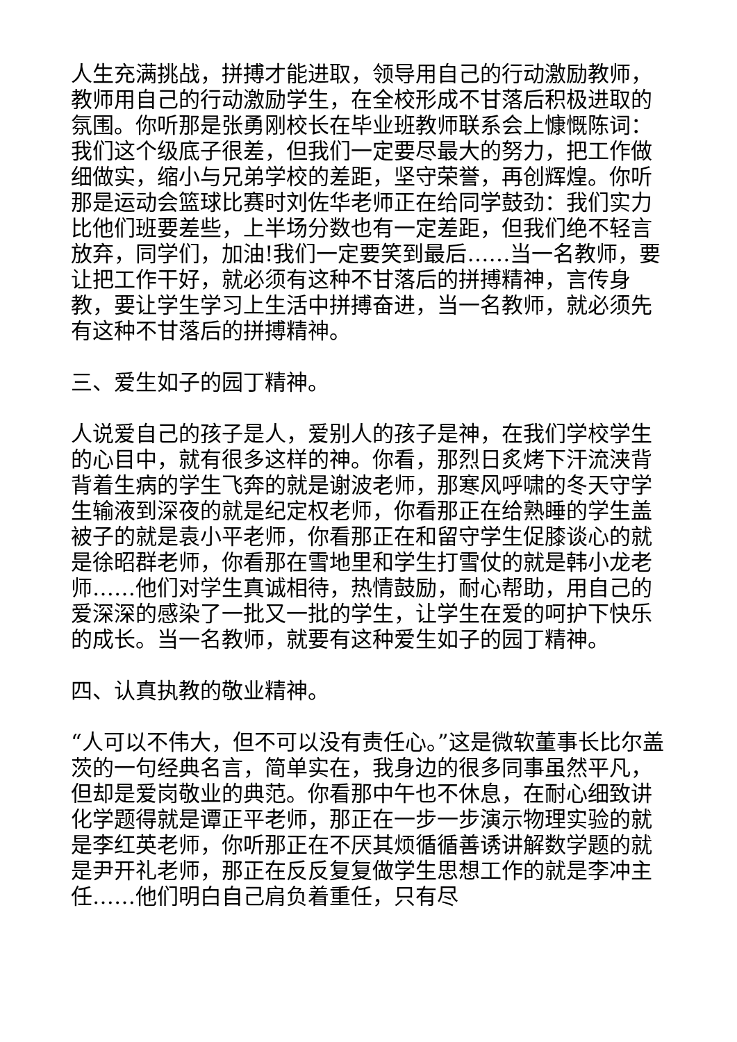人生充满挑战，拼搏才能进取，领导用自己的行动激励教师，教师用自己的行动激励学生，在全校形成不甘落后积极进取的氛围。你听那是张勇刚校长在毕业班教师联系会上慷慨陈词：我们这个级底子很差，但我们一定要尽最大的努力，把工作做细做实，缩小与兄弟学校的差距，坚守荣誉，再创辉煌。你听那是运动会篮球比赛时刘佐华老师正在给同学鼓劲：我们实力比他们班要差些，上半场分数也有一定差距，但我们绝不轻言放弃，同学们，加油!我们一定要笑到最后……当一名教师，要让把工作干好，就必须有这种不甘落后的拼搏精神，言传身教，要让学生学习上生活中拼搏奋进，当一名教师，就必须先有这种不甘落后的拼搏精神。
三、爱生如子的园丁精神。
人说爱自己的孩子是人，爱别人的孩子是神，在我们学校学生的心目中，就有很多这样的神。你看，那烈日炙烤下汗流浃背背着生病的学生飞奔的就是谢波老师，那寒风呼啸的冬天守学生输液到深夜的就是纪定权老师，你看那正在给熟睡的学生盖被子的就是袁小平老师，你看那正在和留守学生促膝谈心的就是徐昭群老师，你看那在雪地里和学生打雪仗的就是韩小龙老师……他们对学生真诚相待，热情鼓励，耐心帮助，用自己的爱深深的感染了一批又一批的学生，让学生在爱的呵护下快乐的成长。当一名教师，就要有这种爱生如子的园丁精神。
四、认真执教的敬业精神。
“人可以不伟大，但不可以没有责任心。”这是微软董事长比尔盖茨的一句经典名言，简单实在，我身边的很多同事虽然平凡，但却是爱岗敬业的典范。你看那中午也不休息，在耐心细致讲化学题得就是谭正平老师，那正在一步一步演示物理实验的就是李红英老师，你听那正在不厌其烦循循善诱讲解数学题的就是尹开礼老师，那正在反反复复做学生思想工作的就是李冲主任……他们明白自己肩负着重任，只有尽